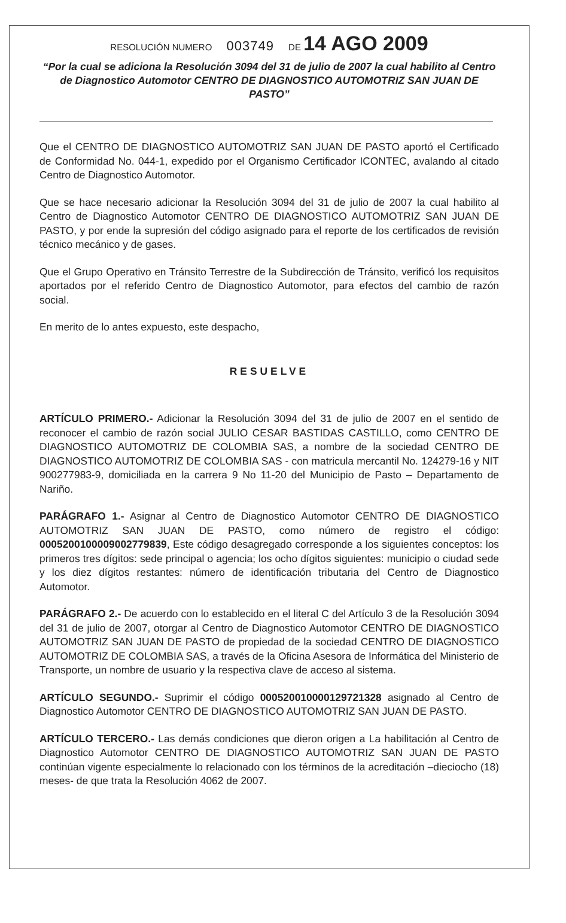RESOLUCIÓN NUMERO 003749 DE 14 AGO 2009
“Por la cual se adiciona la Resolución 3094 del 31 de julio de 2007 la cual habilito al Centro de Diagnostico Automotor CENTRO DE DIAGNOSTICO AUTOMOTRIZ SAN JUAN DE PASTO”
Que el CENTRO DE DIAGNOSTICO AUTOMOTRIZ SAN JUAN DE PASTO aportó el Certificado de Conformidad No. 044-1, expedido por el Organismo Certificador ICONTEC, avalando al citado Centro de Diagnostico Automotor.
Que se hace necesario adicionar la Resolución 3094 del 31 de julio de 2007 la cual habilito al Centro de Diagnostico Automotor CENTRO DE DIAGNOSTICO AUTOMOTRIZ SAN JUAN DE PASTO, y por ende la supresión del código asignado para el reporte de los certificados de revisión técnico mecánico y de gases.
Que el Grupo Operativo en Tránsito Terrestre de la Subdirección de Tránsito, verificó los requisitos aportados por el referido Centro de Diagnostico Automotor, para efectos del cambio de razón social.
En merito de lo antes expuesto, este despacho,
RESUELVE
ARTÍCULO PRIMERO.- Adicionar la Resolución 3094 del 31 de julio de 2007 en el sentido de reconocer el cambio de razón social JULIO CESAR BASTIDAS CASTILLO, como CENTRO DE DIAGNOSTICO AUTOMOTRIZ DE COLOMBIA SAS, a nombre de la sociedad CENTRO DE DIAGNOSTICO AUTOMOTRIZ DE COLOMBIA SAS - con matricula mercantil No. 124279-16 y NIT 900277983-9, domiciliada en la carrera 9 No 11-20 del Municipio de Pasto – Departamento de Nariño.
PARÁGRAFO 1.- Asignar al Centro de Diagnostico Automotor CENTRO DE DIAGNOSTICO AUTOMOTRIZ SAN JUAN DE PASTO, como número de registro el código: 0005200100009002779839, Este código desagregado corresponde a los siguientes conceptos: los primeros tres dígitos: sede principal o agencia; los ocho dígitos siguientes: municipio o ciudad sede y los diez dígitos restantes: número de identificación tributaria del Centro de Diagnostico Automotor.
PARÁGRAFO 2.- De acuerdo con lo establecido en el literal C del Artículo 3 de la Resolución 3094 del 31 de julio de 2007, otorgar al Centro de Diagnostico Automotor CENTRO DE DIAGNOSTICO AUTOMOTRIZ SAN JUAN DE PASTO de propiedad de la sociedad CENTRO DE DIAGNOSTICO AUTOMOTRIZ DE COLOMBIA SAS, a través de la Oficina Asesora de Informática del Ministerio de Transporte, un nombre de usuario y la respectiva clave de acceso al sistema.
ARTÍCULO SEGUNDO.- Suprimir el código 000520010000129721328 asignado al Centro de Diagnostico Automotor CENTRO DE DIAGNOSTICO AUTOMOTRIZ SAN JUAN DE PASTO.
ARTÍCULO TERCERO.- Las demás condiciones que dieron origen a La habilitación al Centro de Diagnostico Automotor CENTRO DE DIAGNOSTICO AUTOMOTRIZ SAN JUAN DE PASTO continúan vigente especialmente lo relacionado con los términos de la acreditación –dieciocho (18) meses- de que trata la Resolución 4062 de 2007.